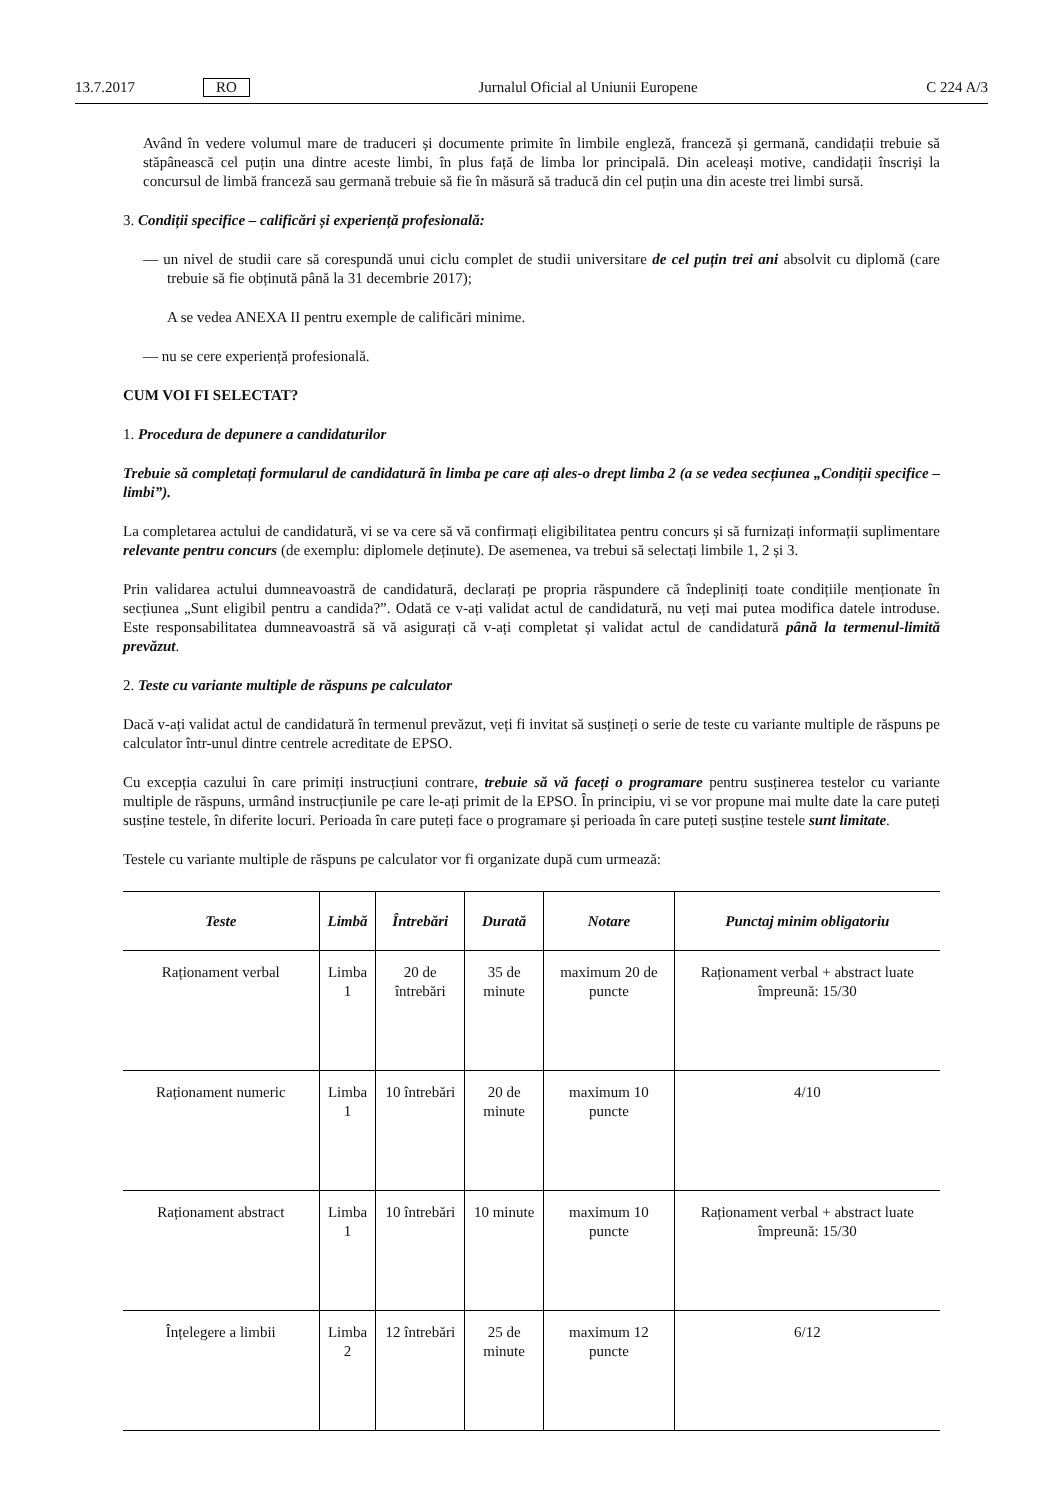13.7.2017 RO Jurnalul Oficial al Uniunii Europene C 224 A/3
Având în vedere volumul mare de traduceri și documente primite în limbile engleză, franceză și germană, candidații trebuie să stăpânească cel puțin una dintre aceste limbi, în plus față de limba lor principală. Din aceleași motive, candidații înscriși la concursul de limbă franceză sau germană trebuie să fie în măsură să traducă din cel puțin una din aceste trei limbi sursă.
3. Condiții specifice – calificări și experiență profesională:
— un nivel de studii care să corespundă unui ciclu complet de studii universitare de cel puțin trei ani absolvit cu diplomă (care trebuie să fie obținută până la 31 decembrie 2017);
A se vedea ANEXA II pentru exemple de calificări minime.
— nu se cere experiență profesională.
CUM VOI FI SELECTAT?
1. Procedura de depunere a candidaturilor
Trebuie să completați formularul de candidatură în limba pe care ați ales-o drept limba 2 (a se vedea secțiunea „Condiții specifice – limbi”).
La completarea actului de candidatură, vi se va cere să vă confirmați eligibilitatea pentru concurs și să furnizați informații suplimentare relevante pentru concurs (de exemplu: diplomele deținute). De asemenea, va trebui să selectați limbile 1, 2 și 3.
Prin validarea actului dumneavoastră de candidatură, declarați pe propria răspundere că îndepliniți toate condițiile menționate în secțiunea „Sunt eligibil pentru a candida?”. Odată ce v-ați validat actul de candidatură, nu veți mai putea modifica datele introduse. Este responsabilitatea dumneavoastră să vă asigurați că v-ați completat și validat actul de candidatură până la termenul-limită prevăzut.
2. Teste cu variante multiple de răspuns pe calculator
Dacă v-ați validat actul de candidatură în termenul prevăzut, veți fi invitat să susțineți o serie de teste cu variante multiple de răspuns pe calculator într-unul dintre centrele acreditate de EPSO.
Cu excepția cazului în care primiți instrucțiuni contrare, trebuie să vă faceți o programare pentru susținerea testelor cu variante multiple de răspuns, urmând instrucțiunile pe care le-ați primit de la EPSO. În principiu, vi se vor propune mai multe date la care puteți susține testele, în diferite locuri. Perioada în care puteți face o programare și perioada în care puteți susține testele sunt limitate.
Testele cu variante multiple de răspuns pe calculator vor fi organizate după cum urmează:
| Teste | Limbă | Întrebări | Durată | Notare | Punctaj minim obligatoriu |
| --- | --- | --- | --- | --- | --- |
| Raționament verbal | Limba 1 | 20 de întrebări | 35 de minute | maximum 20 de puncte | Raționament verbal + abstract luate împreună: 15/30 |
| Raționament numeric | Limba 1 | 10 întrebări | 20 de minute | maximum 10 puncte | 4/10 |
| Raționament abstract | Limba 1 | 10 întrebări | 10 minute | maximum 10 puncte | Raționament verbal + abstract luate împreună: 15/30 |
| Înțelegere a limbii | Limba 2 | 12 întrebări | 25 de minute | maximum 12 puncte | 6/12 |